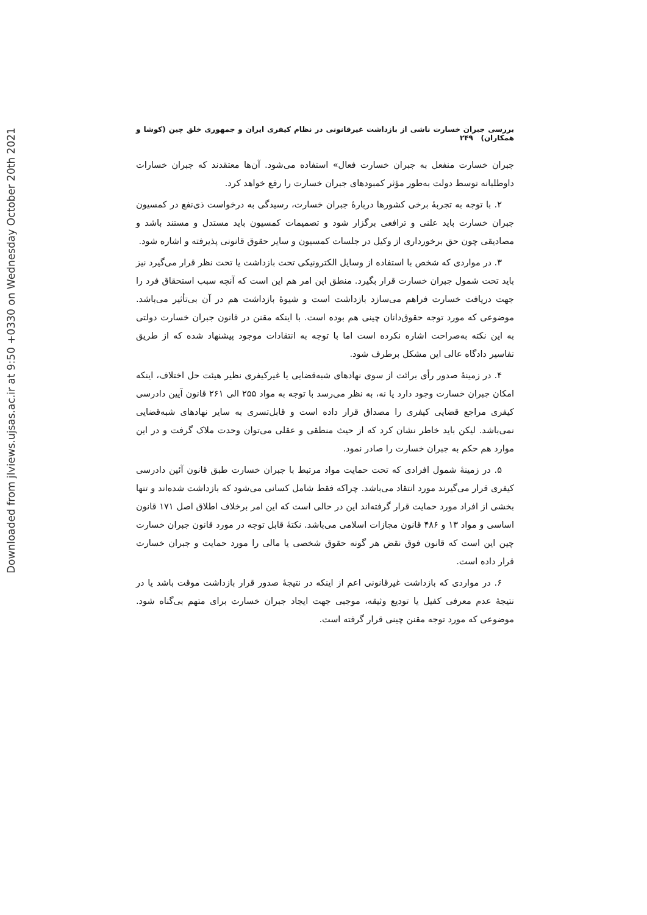Downloaded from jlviews.ujsas.ac.ir at 9:50 +0330 on Wednesday October 20th 2021
بررسی جبران خسارت ناشی از بازداشت غیرقانونی در نظام کیفری ایران و جمهوری خلق چین (کوشا و همکاران) ۲۴۹
جبران خسارت منفعل به جبران خسارت فعال» استفاده می‌شود. آن‌ها معتقدند که جبران خسارات داوطلبانه توسط دولت به‌طور مؤثر کمبودهای جبران خسارت را رفع خواهد کرد.
۲. با توجه به تجربهٔ برخی کشورها دربارهٔ جبران خسارت، رسیدگی به درخواست ذی‌نفع در کمسیون جبران خسارت باید علنی و ترافعی برگزار شود و تصمیمات کمسیون باید مستدل و مستند باشد و مصادیقی چون حق برخورداری از وکیل در جلسات کمسیون و سایر حقوق قانونی پذیرفته و اشاره شود.
۳. در مواردی که شخص با استفاده از وسایل الکترونیکی تحت بازداشت یا تحت نظر قرار می‌گیرد نیز باید تحت شمول جبران خسارت قرار بگیرد. منطق این امر هم این است که آنچه سبب استحقاق فرد را جهت دریافت خسارت فراهم می‌سازد بازداشت است و شیوهٔ بازداشت هم در آن بی‌تأثیر می‌باشد. موضوعی که مورد توجه حقوق‌دانان چینی هم بوده است. با اینکه مقنن در قانون جبران خسارت دولتی به این نکته به‌صراحت اشاره نکرده است اما با توجه به انتقادات موجود پیشنهاد شده که از طریق تفاسیر دادگاه عالی این مشکل برطرف شود.
۴. در زمینهٔ صدور رأی برائت از سوی نهادهای شبه‌قضایی یا غیرکیفری نظیر هیئت حل اختلاف، اینکه امکان جبران خسارت وجود دارد یا نه، به نظر می‌رسد با توجه به مواد ۲۵۵ الی ۲۶۱ قانون آیین دادرسی کیفری مراجع قضایی کیفری را مصداق قرار داده است و قابل‌تسری به سایر نهادهای شبه‌قضایی نمی‌باشد. لیکن باید خاطر نشان کرد که از حیث منطقی و عقلی می‌توان وحدت ملاک گرفت و در این موارد هم حکم به جبران خسارت را صادر نمود.
۵. در زمینهٔ شمول افرادی که تحت حمایت مواد مرتبط با جبران خسارت طبق قانون آئین دادرسی کیفری قرار می‌گیرند مورد انتقاد می‌باشد. چراکه فقط شامل کسانی می‌شود که بازداشت شده‌اند و تنها بخشی از افراد مورد حمایت قرار گرفته‌اند این در حالی است که این امر برخلاف اطلاق اصل ۱۷۱ قانون اساسی و مواد ۱۳ و ۴۸۶ قانون مجازات اسلامی می‌باشد. نکتهٔ قابل توجه در مورد قانون جبران خسارت چین این است که قانون فوق نقض هر گونه حقوق شخصی یا مالی را مورد حمایت و جبران خسارت قرار داده است.
۶. در مواردی که بازداشت غیرقانونی اعم از اینکه در نتیجهٔ صدور قرار بازداشت موقت باشد یا در نتیجهٔ عدم معرفی کفیل یا تودیع وثیقه، موجبی جهت ایجاد جبران خسارت برای متهم بی‌گناه شود. موضوعی که مورد توجه مقنن چینی قرار گرفته است.